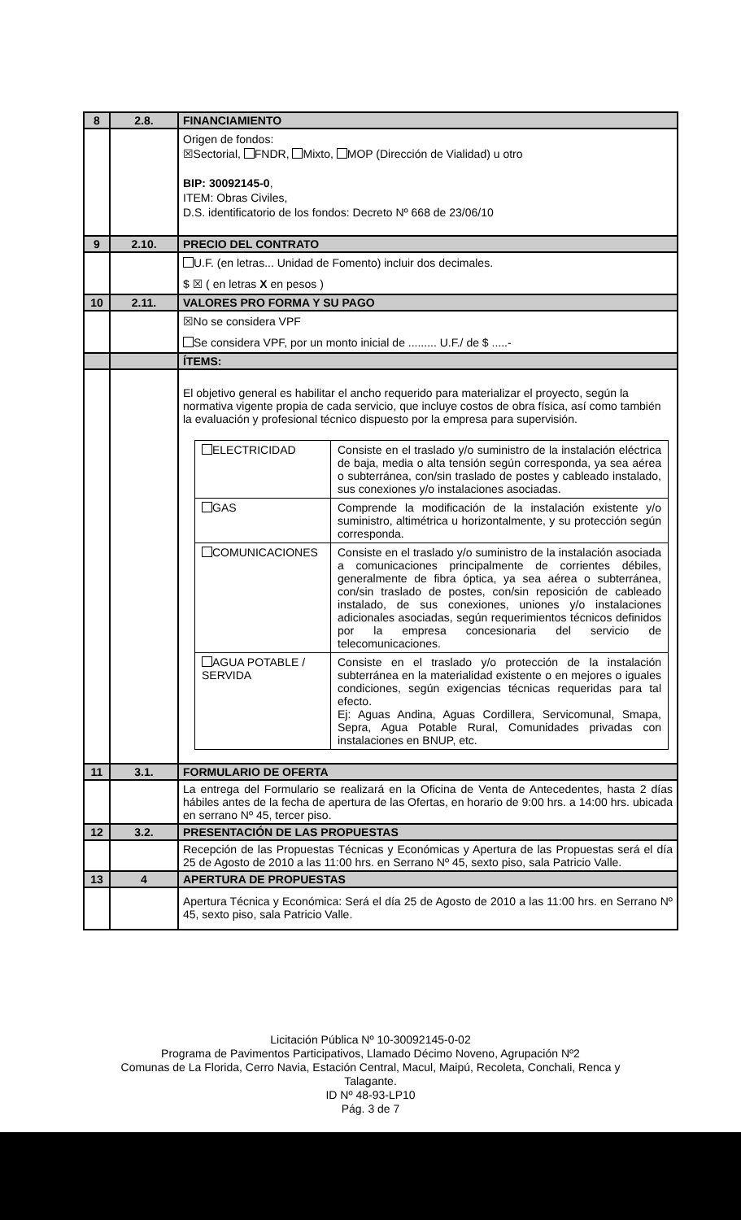| 8 | 2.8. | FINANCIAMIENTO |
| | | Origen de fondos: ☒Sectorial, FNDR, Mixto, MOP (Dirección de Vialidad) u otro BIP: 30092145-0 , ITEM: Obras Civiles, D.S. identificatorio de los fondos: Decreto Nº 668 de 23/06/10 |
| 9 | 2.10. | PRECIO DEL CONTRATO |
| | | U.F. (en letras... Unidad de Fomento) incluir dos decimales. $ ☒ ( en letras X en pesos ) |
| 10 | 2.11. | VALORES PRO FORMA Y SU PAGO |
| | | ☒No se considera VPF Se considera VPF, por un monto inicial de ......... U.F./ de $ .....- |
| | | ÍTEMS: |
| | | El objetivo general es habilitar el ancho requerido para materializar el proyecto, según la normativa vigente propia de cada servicio, que incluye costos de obra física, así como también la evaluación y profesional técnico dispuesto por la empresa para supervisión. / ELECTRICIDAD / Consiste en el traslado y/o suministro de la instalación eléctrica de baja, media o alta tensión según corresponda, ya sea aérea o subterránea, con/sin traslado de postes y cableado instalado, sus conexiones y/o instalaciones asociadas. / / GAS / Comprende la modificación de la instalación existente y/o suministro, altimétrica u horizontalmente, y su protección según corresponda. / / COMUNICACIONES / Consiste en el traslado y/o suministro de la instalación asociada a comunicaciones principalmente de corrientes débiles, generalmente de fibra óptica, ya sea aérea o subterránea, con/sin traslado de postes, con/sin reposición de cableado instalado, de sus conexiones, uniones y/o instalaciones adicionales asociadas, según requerimientos técnicos definidos por la empresa concesionaria del servicio de telecomunicaciones. / / AGUA POTABLE / SERVIDA / Consiste en el traslado y/o protección de la instalación subterránea en la materialidad existente o en mejores o iguales condiciones, según exigencias técnicas requeridas para tal efecto. Ej: Aguas Andina, Aguas Cordillera, Servicomunal, Smapa, Sepra, Agua Potable Rural, Comunidades privadas con instalaciones en BNUP, etc. / |
| 11 | 3.1. | FORMULARIO DE OFERTA |
| | | La entrega del Formulario se realizará en la Oficina de Venta de Antecedentes, hasta 2 días hábiles antes de la fecha de apertura de las Ofertas, en horario de 9:00 hrs. a 14:00 hrs. ubicada en serrano Nº 45, tercer piso. |
| 12 | 3.2. | PRESENTACIÓN DE LAS PROPUESTAS |
| | | Recepción de las Propuestas Técnicas y Económicas y Apertura de las Propuestas será el día 25 de Agosto de 2010 a las 11:00 hrs. en Serrano Nº 45, sexto piso, sala Patricio Valle. |
| 13 | 4 | APERTURA DE PROPUESTAS |
| | | Apertura Técnica y Económica: Será el día 25 de Agosto de 2010 a las 11:00 hrs. en Serrano Nº 45, sexto piso, sala Patricio Valle. |
Licitación Pública Nº 10-30092145-0-02
Programa de Pavimentos Participativos, Llamado Décimo Noveno, Agrupación Nº2
Comunas de La Florida, Cerro Navia, Estación Central, Macul, Maipú, Recoleta, Conchali, Renca y
Talagante.
ID Nº 48-93-LP10
Pág. 3 de 7